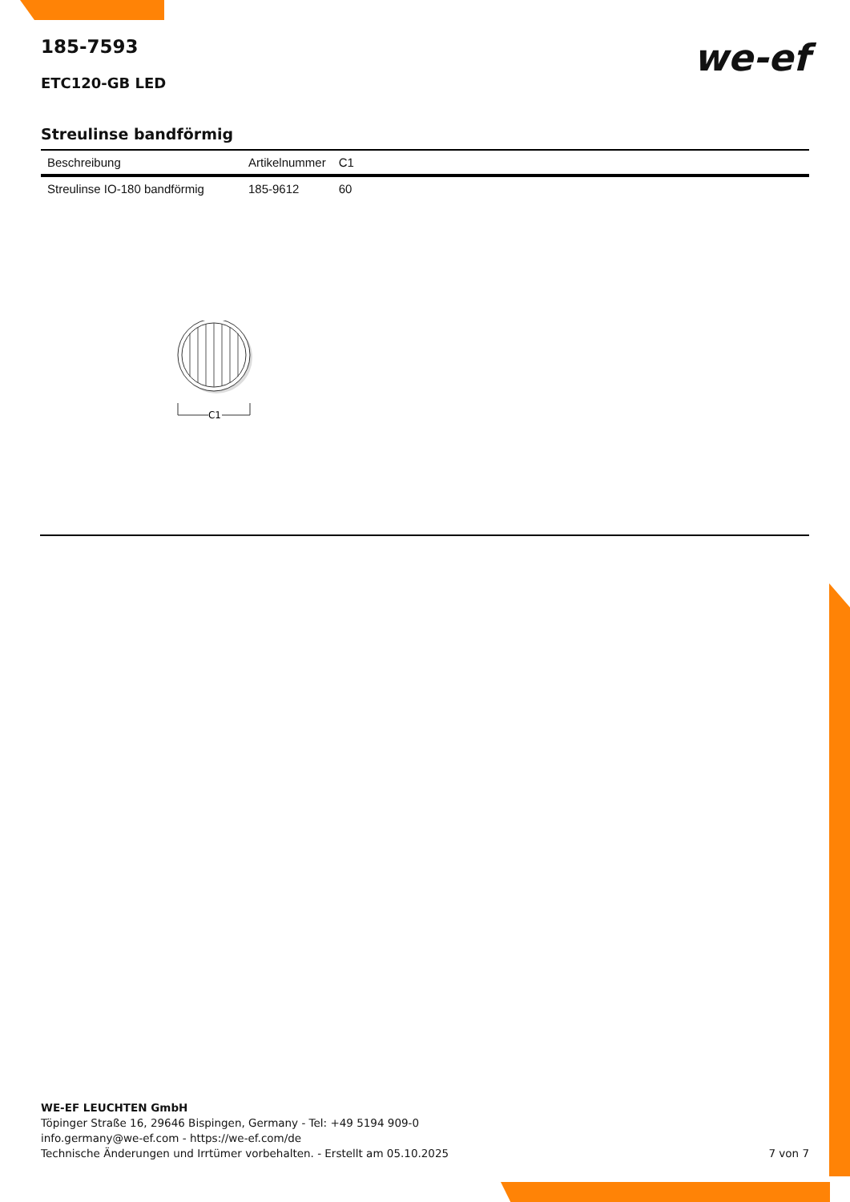we-ef
185-7593
ETC120-GB LED
Streulinse bandförmig
| Beschreibung | Artikelnummer | C1 |
| --- | --- | --- |
| Streulinse IO-180 bandförmig | 185-9612 | 60 |
C1
WE-EF LEUCHTEN GmbH
Töpinger Straße 16, 29646 Bispingen, Germany - Tel: +49 5194 909-0
info.germany@we-ef.com - https://we-ef.com/de
Technische Änderungen und Irrtümer vorbehalten. - Erstellt am 05.10.2025 7 von 7